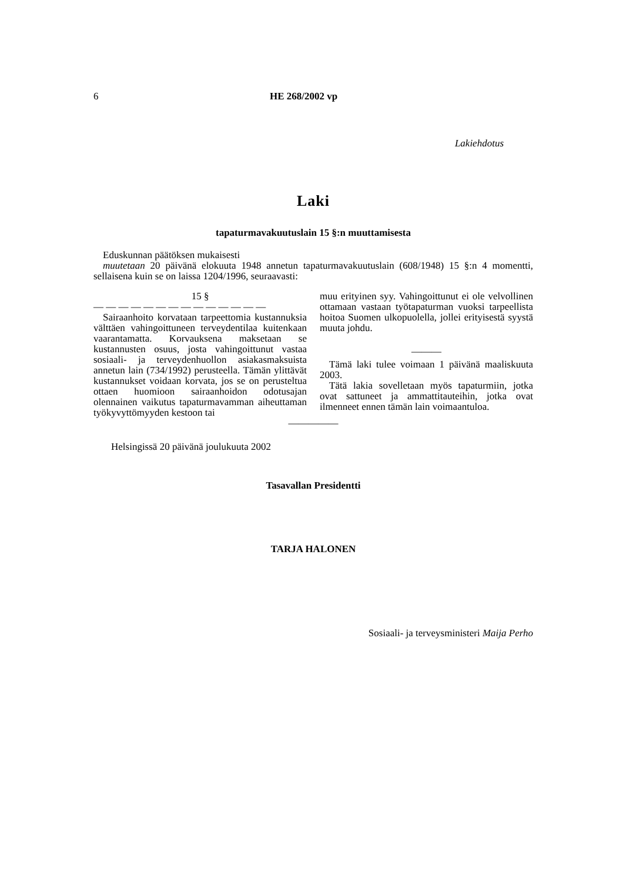6 HE 268/2002 vp
Lakiehdotus
Laki
tapaturmavakuutuslain 15 §:n muuttamisesta
Eduskunnan päätöksen mukaisesti
muutetaan 20 päivänä elokuuta 1948 annetun tapaturmavakuutuslain (608/1948) 15 §:n 4 momentti, sellaisena kuin se on laissa 1204/1996, seuraavasti:
15 §
— — — — — — — — — — — — — —
Sairaanhoito korvataan tarpeettomia kustannuksia välttäen vahingoittuneen terveydentilaa kuitenkaan vaarantamatta. Korvauksena maksetaan se kustannusten osuus, josta vahingoittunut vastaa sosiaali- ja terveydenhuollon asiakasmaksuista annetun lain (734/1992) perusteella. Tämän ylittävät kustannukset voidaan korvata, jos se on perusteltua ottaen huomioon sairaanhoidon odotusajan olennainen vaikutus tapaturmavamman aiheuttaman työkyvyttömyyden kestoon tai
muu erityinen syy. Vahingoittunut ei ole velvollinen ottamaan vastaan työtapaturman vuoksi tarpeellista hoitoa Suomen ulkopuolella, jollei erityisestä syystä muuta johdu.
———
Tämä laki tulee voimaan 1 päivänä maaliskuuta 2003.
Tätä lakia sovelletaan myös tapaturmiin, jotka ovat sattuneet ja ammattitauteihin, jotka ovat ilmenneet ennen tämän lain voimaantuloa.
—————
Helsingissä 20 päivänä joulukuuta 2002
Tasavallan Presidentti
TARJA HALONEN
Sosiaali- ja terveysministeri Maija Perho